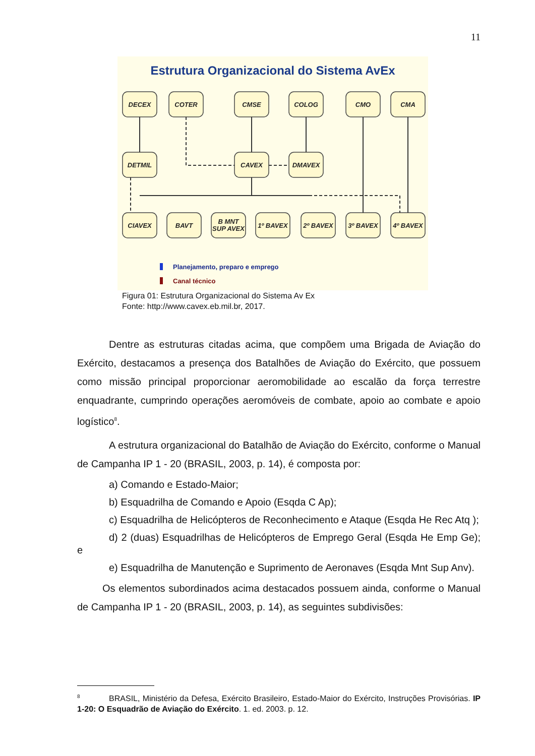11
Estrutura Organizacional do Sistema AvEx
DECEX
COTER
CMSE
COLOG
CMO
CMA
DETMIL
CAVEX
DMAVEX
CIAVEX
BAVT
B MNT
SUP AVEX
1º BAVEX
2º BAVEX
3º BAVEX
4º BAVEX
Planejamento, preparo e emprego
Canal técnico
Figura 01: Estrutura Organizacional do Sistema Av Ex
Fonte: http://www.cavex.eb.mil.br, 2017.
Dentre as estruturas citadas acima, que compõem uma Brigada de Aviação do Exército, destacamos a presença dos Batalhões de Aviação do Exército, que possuem como missão principal proporcionar aeromobilidade ao escalão da força terrestre enquadrante, cumprindo operações aeromóveis de combate, apoio ao combate e apoio logístico<sup>8</sup>.
A estrutura organizacional do Batalhão de Aviação do Exército, conforme o Manual de Campanha IP 1 - 20 (BRASIL, 2003, p. 14), é composta por:
a) Comando e Estado-Maior;
b) Esquadrilha de Comando e Apoio (Esqda C Ap);
c) Esquadrilha de Helicópteros de Reconhecimento e Ataque (Esqda He Rec Atq );
d) 2 (duas) Esquadrilhas de Helicópteros de Emprego Geral (Esqda He Emp Ge); e
e) Esquadrilha de Manutenção e Suprimento de Aeronaves (Esqda Mnt Sup Anv).
Os elementos subordinados acima destacados possuem ainda, conforme o Manual de Campanha IP 1 - 20 (BRASIL, 2003, p. 14), as seguintes subdivisões:
<sup>8</sup> BRASIL, Ministério da Defesa, Exército Brasileiro, Estado-Maior do Exército, Instruções Provisórias. IP 1-20: O Esquadrão de Aviação do Exército. 1. ed. 2003. p. 12.